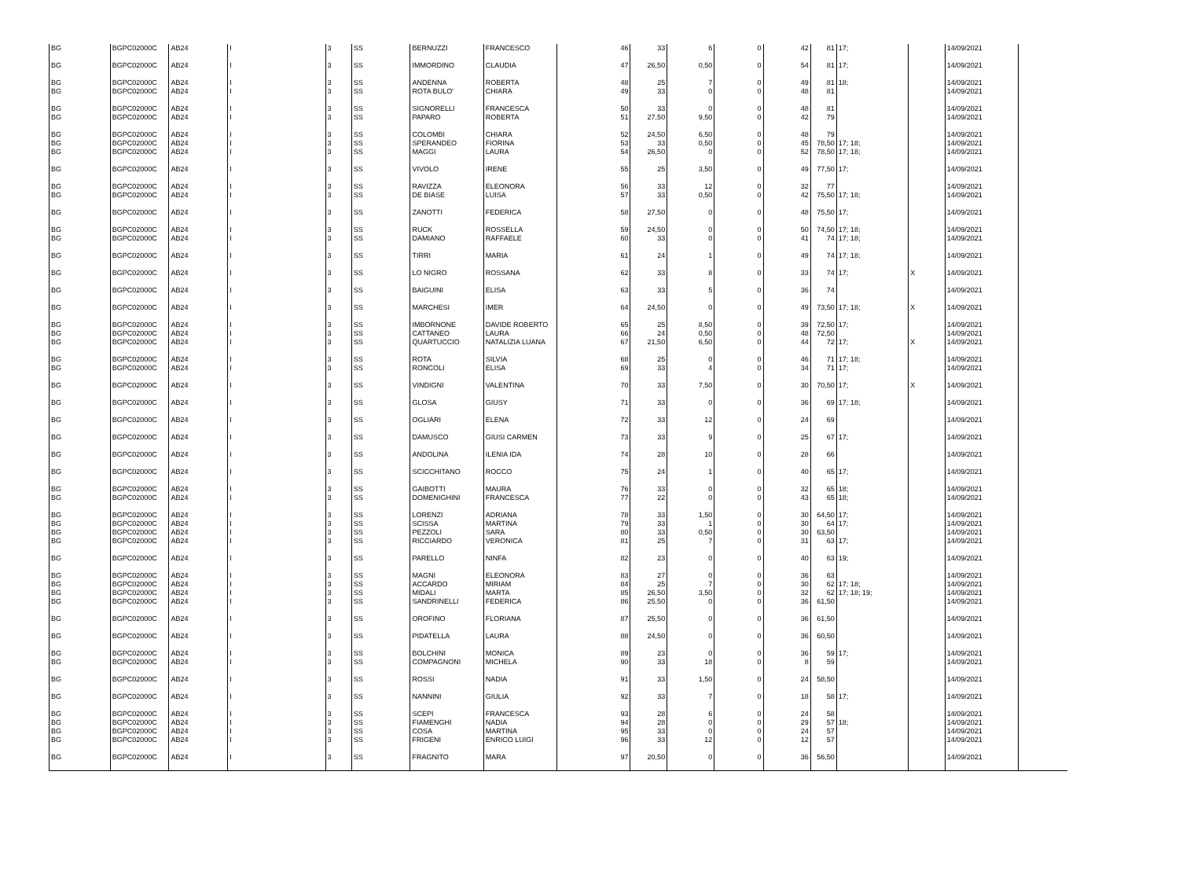| BG | BGPC02000C | AB24 | I | 3 | SS | BERNUZZI | FRANCESCO | 46 | 33 | 6 | 0 | 42 | 81 | 17; | | 14/09/2021 | |
| BG | BGPC02000C | AB24 | I | 3 | SS | IMMORDINO | CLAUDIA | 47 | 26,50 | 0,50 | 0 | 54 | 81 | 17; | | 14/09/2021 | |
| BG | BGPC02000C | AB24 | I | 3 | SS | ANDENNA | ROBERTA | 48 | 25 | 7 | 0 | 49 | 81 | 18; | | 14/09/2021 | |
| BG | BGPC02000C | AB24 | I | 3 | SS | ROTA BULO' | CHIARA | 49 | 33 | 0 | 0 | 48 | 81 | | | 14/09/2021 | |
| BG | BGPC02000C | AB24 | I | 3 | SS | SIGNORELLI | FRANCESCA | 50 | 33 | 0 | 0 | 48 | 81 | | | 14/09/2021 | |
| BG | BGPC02000C | AB24 | I | 3 | SS | PAPARO | ROBERTA | 51 | 27,50 | 9,50 | 0 | 42 | 79 | | | 14/09/2021 | |
| BG | BGPC02000C | AB24 | I | 3 | SS | COLOMBI | CHIARA | 52 | 24,50 | 6,50 | 0 | 48 | 79 | | | 14/09/2021 | |
| BG | BGPC02000C | AB24 | I | 3 | SS | SPERANDEO | FIORINA | 53 | 33 | 0,50 | 0 | 45 | 78,50 | 17; 18; | | 14/09/2021 | |
| BG | BGPC02000C | AB24 | I | 3 | SS | MAGGI | LAURA | 54 | 26,50 | 0 | 0 | 52 | 78,50 | 17; 18; | | 14/09/2021 | |
| BG | BGPC02000C | AB24 | I | 3 | SS | VIVOLO | IRENE | 55 | 25 | 3,50 | 0 | 49 | 77,50 | 17; | | 14/09/2021 | |
| BG | BGPC02000C | AB24 | I | 3 | SS | RAVIZZA | ELEONORA | 56 | 33 | 12 | 0 | 32 | 77 | | | 14/09/2021 | |
| BG | BGPC02000C | AB24 | I | 3 | SS | DE BIASE | LUISA | 57 | 33 | 0,50 | 0 | 42 | 75,50 | 17; 18; | | 14/09/2021 | |
| BG | BGPC02000C | AB24 | I | 3 | SS | ZANOTTI | FEDERICA | 58 | 27,50 | 0 | 0 | 48 | 75,50 | 17; | | 14/09/2021 | |
| BG | BGPC02000C | AB24 | I | 3 | SS | RUCK | ROSSELLA | 59 | 24,50 | 0 | 0 | 50 | 74,50 | 17; 18; | | 14/09/2021 | |
| BG | BGPC02000C | AB24 | I | 3 | SS | DAMIANO | RAFFAELE | 60 | 33 | 0 | 0 | 41 | 74 | 17; 18; | | 14/09/2021 | |
| BG | BGPC02000C | AB24 | I | 3 | SS | TIRRI | MARIA | 61 | 24 | 1 | 0 | 49 | 74 | 17; 18; | | 14/09/2021 | |
| BG | BGPC02000C | AB24 | I | 3 | SS | LO NIGRO | ROSSANA | 62 | 33 | 8 | 0 | 33 | 74 | 17; | X | 14/09/2021 | |
| BG | BGPC02000C | AB24 | I | 3 | SS | BAIGUINI | ELISA | 63 | 33 | 5 | 0 | 36 | 74 | | | 14/09/2021 | |
| BG | BGPC02000C | AB24 | I | 3 | SS | MARCHESI | IMER | 64 | 24,50 | 0 | 0 | 49 | 73,50 | 17; 18; | X | 14/09/2021 | |
| BG | BGPC02000C | AB24 | I | 3 | SS | IMBORNONE | DAVIDE ROBERTO | 65 | 25 | 8,50 | 0 | 39 | 72,50 | 17; | | 14/09/2021 | |
| BG | BGPC02000C | AB24 | I | 3 | SS | CATTANEO | LAURA | 66 | 24 | 0,50 | 0 | 48 | 72,50 | | | 14/09/2021 | |
| BG | BGPC02000C | AB24 | I | 3 | SS | QUARTUCCIO | NATALIZIA LUANA | 67 | 21,50 | 6,50 | 0 | 44 | 72 | 17; | X | 14/09/2021 | |
| BG | BGPC02000C | AB24 | I | 3 | SS | ROTA | SILVIA | 68 | 25 | 0 | 0 | 46 | 71 | 17; 18; | | 14/09/2021 | |
| BG | BGPC02000C | AB24 | I | 3 | SS | RONCOLI | ELISA | 69 | 33 | 4 | 0 | 34 | 71 | 17; | | 14/09/2021 | |
| BG | BGPC02000C | AB24 | I | 3 | SS | VINDIGNI | VALENTINA | 70 | 33 | 7,50 | 0 | 30 | 70,50 | 17; | X | 14/09/2021 | |
| BG | BGPC02000C | AB24 | I | 3 | SS | GLOSA | GIUSY | 71 | 33 | 0 | 0 | 36 | 69 | 17; 18; | | 14/09/2021 | |
| BG | BGPC02000C | AB24 | I | 3 | SS | OGLIARI | ELENA | 72 | 33 | 12 | 0 | 24 | 69 | | | 14/09/2021 | |
| BG | BGPC02000C | AB24 | I | 3 | SS | DAMUSCO | GIUSI CARMEN | 73 | 33 | 9 | 0 | 25 | 67 | 17; | | 14/09/2021 | |
| BG | BGPC02000C | AB24 | I | 3 | SS | ANDOLINA | ILENIA IDA | 74 | 28 | 10 | 0 | 28 | 66 | | | 14/09/2021 | |
| BG | BGPC02000C | AB24 | I | 3 | SS | SCICCHITANO | ROCCO | 75 | 24 | 1 | 0 | 40 | 65 | 17; | | 14/09/2021 | |
| BG | BGPC02000C | AB24 | I | 3 | SS | GAIBOTTI | MAURA | 76 | 33 | 0 | 0 | 32 | 65 | 18; | | 14/09/2021 | |
| BG | BGPC02000C | AB24 | I | 3 | SS | DOMENIGHINI | FRANCESCA | 77 | 22 | 0 | 0 | 43 | 65 | 18; | | 14/09/2021 | |
| BG | BGPC02000C | AB24 | I | 3 | SS | LORENZI | ADRIANA | 78 | 33 | 1,50 | 0 | 30 | 64,50 | 17; | | 14/09/2021 | |
| BG | BGPC02000C | AB24 | I | 3 | SS | SCISSA | MARTINA | 79 | 33 | 1 | 0 | 30 | 64 | 17; | | 14/09/2021 | |
| BG | BGPC02000C | AB24 | I | 3 | SS | PEZZOLI | SARA | 80 | 33 | 0,50 | 0 | 30 | 63,50 | | | 14/09/2021 | |
| BG | BGPC02000C | AB24 | I | 3 | SS | RICCIARDO | VERONICA | 81 | 25 | 7 | 0 | 31 | 63 | 17; | | 14/09/2021 | |
| BG | BGPC02000C | AB24 | I | 3 | SS | PARELLO | NINFA | 82 | 23 | 0 | 0 | 40 | 63 | 19; | | 14/09/2021 | |
| BG | BGPC02000C | AB24 | I | 3 | SS | MAGNI | ELEONORA | 83 | 27 | 0 | 0 | 36 | 63 | | | 14/09/2021 | |
| BG | BGPC02000C | AB24 | I | 3 | SS | ACCARDO | MIRIAM | 84 | 25 | 7 | 0 | 30 | 62 | 17; 18; | | 14/09/2021 | |
| BG | BGPC02000C | AB24 | I | 3 | SS | MIDALI | MARTA | 85 | 26,50 | 3,50 | 0 | 32 | 62 | 17; 18; 19; | | 14/09/2021 | |
| BG | BGPC02000C | AB24 | I | 3 | SS | SANDRINELLI | FEDERICA | 86 | 25,50 | 0 | 0 | 36 | 61,50 | | | 14/09/2021 | |
| BG | BGPC02000C | AB24 | I | 3 | SS | OROFINO | FLORIANA | 87 | 25,50 | 0 | 0 | 36 | 61,50 | | | 14/09/2021 | |
| BG | BGPC02000C | AB24 | I | 3 | SS | PIDATELLA | LAURA | 88 | 24,50 | 0 | 0 | 36 | 60,50 | | | 14/09/2021 | |
| BG | BGPC02000C | AB24 | I | 3 | SS | BOLCHINI | MONICA | 89 | 23 | 0 | 0 | 36 | 59 | 17; | | 14/09/2021 | |
| BG | BGPC02000C | AB24 | I | 3 | SS | COMPAGNONI | MICHELA | 90 | 33 | 18 | 0 | 8 | 59 | | | 14/09/2021 | |
| BG | BGPC02000C | AB24 | I | 3 | SS | ROSSI | NADIA | 91 | 33 | 1,50 | 0 | 24 | 58,50 | | | 14/09/2021 | |
| BG | BGPC02000C | AB24 | I | 3 | SS | NANNINI | GIULIA | 92 | 33 | 7 | 0 | 18 | 58 | 17; | | 14/09/2021 | |
| BG | BGPC02000C | AB24 | I | 3 | SS | SCEPI | FRANCESCA | 93 | 28 | 6 | 0 | 24 | 58 | | | 14/09/2021 | |
| BG | BGPC02000C | AB24 | I | 3 | SS | FIAMENGHI | NADIA | 94 | 28 | 0 | 0 | 29 | 57 | 18; | | 14/09/2021 | |
| BG | BGPC02000C | AB24 | I | 3 | SS | COSA | MARTINA | 95 | 33 | 0 | 0 | 24 | 57 | | | 14/09/2021 | |
| BG | BGPC02000C | AB24 | I | 3 | SS | FRIGENI | ENRICO LUIGI | 96 | 33 | 12 | 0 | 12 | 57 | | | 14/09/2021 | |
| BG | BGPC02000C | AB24 | I | 3 | SS | FRAGNITO | MARA | 97 | 20,50 | 0 | 0 | 36 | 56,50 | | | 14/09/2021 | |